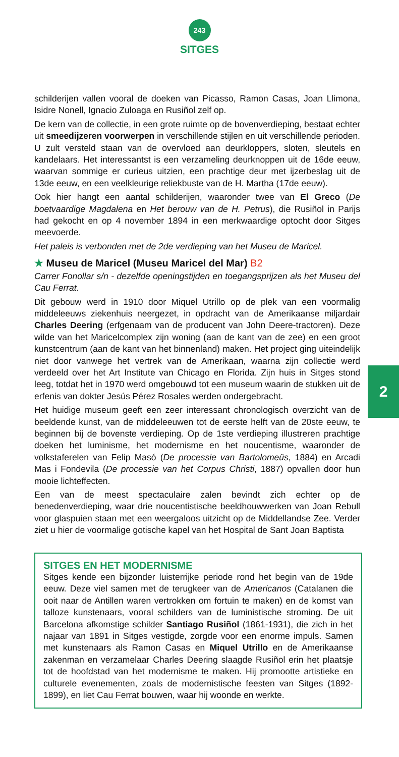243
SITGES
schilderijen vallen vooral de doeken van Picasso, Ramon Casas, Joan Llimona, Isidre Nonell, Ignacio Zuloaga en Rusiñol zelf op.
De kern van de collectie, in een grote ruimte op de bovenverdieping, bestaat echter uit smeedijzeren voorwerpen in verschillende stijlen en uit verschillende perioden. U zult versteld staan van de overvloed aan deurkloppers, sloten, sleutels en kandelaars. Het interessantst is een verzameling deurknoppen uit de 16de eeuw, waarvan sommige er curieus uitzien, een prachtige deur met ijzerbeslag uit de 13de eeuw, en een veelkleurige reliekbuste van de H. Martha (17de eeuw).
Ook hier hangt een aantal schilderijen, waaronder twee van El Greco (De boetvaardige Magdalena en Het berouw van de H. Petrus), die Rusiñol in Parijs had gekocht en op 4 november 1894 in een merkwaardige optocht door Sitges meevoerde.
Het paleis is verbonden met de 2de verdieping van het Museu de Maricel.
★ Museu de Maricel (Museu Maricel del Mar) B2
Carrer Fonollar s/n - dezelfde openingstijden en toegangsprijzen als het Museu del Cau Ferrat.
Dit gebouw werd in 1910 door Miquel Utrillo op de plek van een voormalig middeleeuws ziekenhuis neergezet, in opdracht van de Amerikaanse miljardair Charles Deering (erfgenaam van de producent van John Deere-tractoren). Deze wilde van het Maricelcomplex zijn woning (aan de kant van de zee) en een groot kunstcentrum (aan de kant van het binnenland) maken. Het project ging uiteindelijk niet door vanwege het vertrek van de Amerikaan, waarna zijn collectie werd verdeeld over het Art Institute van Chicago en Florida. Zijn huis in Sitges stond leeg, totdat het in 1970 werd omgebouwd tot een museum waarin de stukken uit de erfenis van dokter Jesús Pérez Rosales werden ondergebracht.
Het huidige museum geeft een zeer interessant chronologisch overzicht van de beeldende kunst, van de middeleeuwen tot de eerste helft van de 20ste eeuw, te beginnen bij de bovenste verdieping. Op de 1ste verdieping illustreren prachtige doeken het luminisme, het modernisme en het noucentisme, waaronder de volkstaferelen van Felip Masó (De processie van Bartolomeüs, 1884) en Arcadi Mas i Fondevila (De processie van het Corpus Christi, 1887) opvallen door hun mooie lichteffecten.
Een van de meest spectaculaire zalen bevindt zich echter op de benedenverdieping, waar drie noucentistische beeldhouwwerken van Joan Rebull voor glaspuien staan met een weergaloos uitzicht op de Middellandse Zee. Verder ziet u hier de voormalige gotische kapel van het Hospital de Sant Joan Baptista
2
SITGES EN HET MODERNISME
Sitges kende een bijzonder luisterrijke periode rond het begin van de 19de eeuw. Deze viel samen met de terugkeer van de Americanos (Catalanen die ooit naar de Antillen waren vertrokken om fortuin te maken) en de komst van talloze kunstenaars, vooral schilders van de luministische stroming. De uit Barcelona afkomstige schilder Santiago Rusiñol (1861-1931), die zich in het najaar van 1891 in Sitges vestigde, zorgde voor een enorme impuls. Samen met kunstenaars als Ramon Casas en Miquel Utrillo en de Amerikaanse zakenman en verzamelaar Charles Deering slaagde Rusiñol erin het plaatsje tot de hoofdstad van het modernisme te maken. Hij promootte artistieke en culturele evenementen, zoals de modernistische feesten van Sitges (1892-1899), en liet Cau Ferrat bouwen, waar hij woonde en werkte.